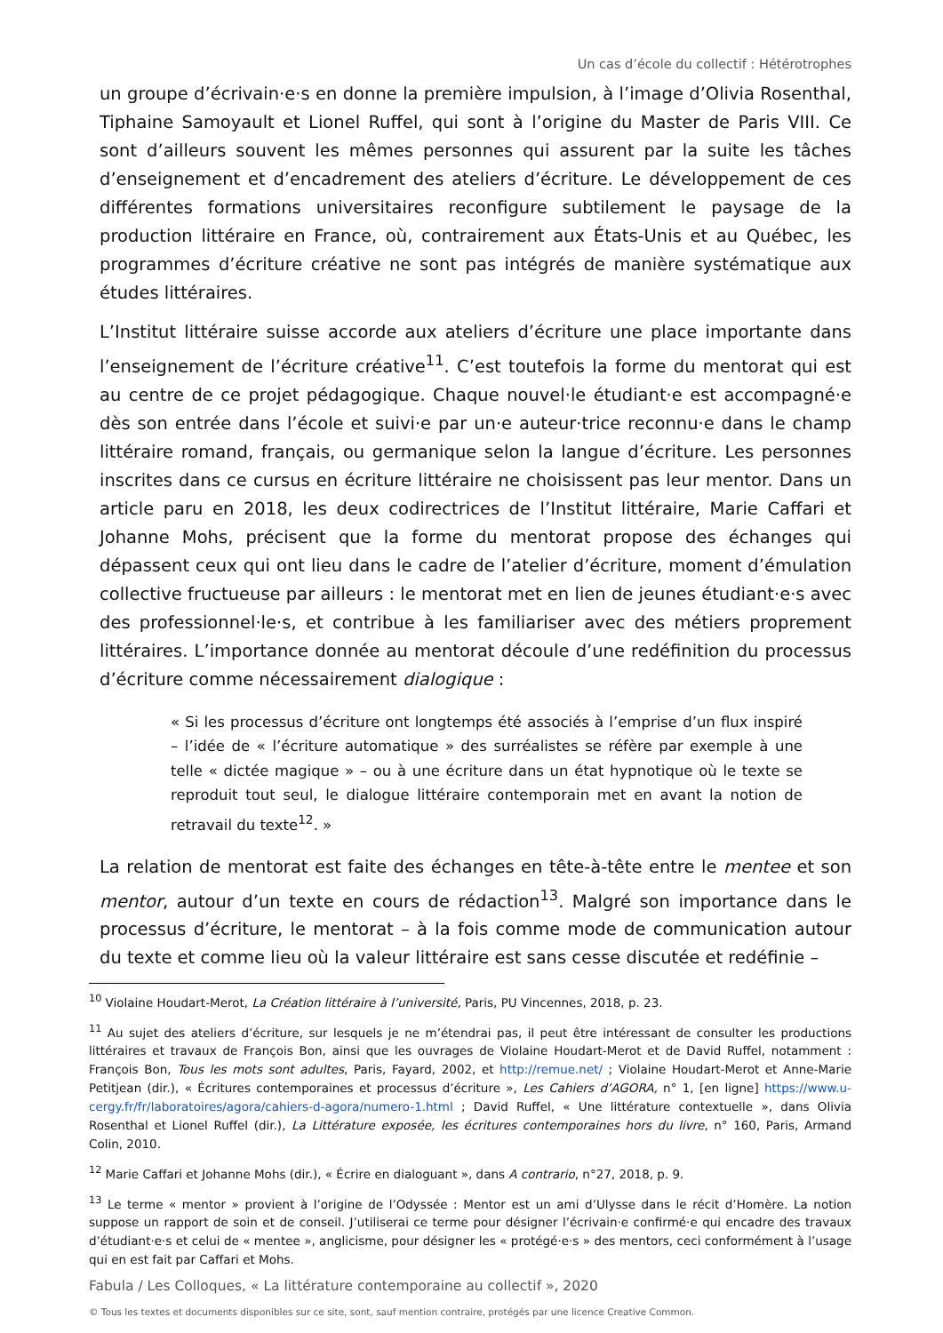Un cas d’école du collectif : Hétérotrophes
un groupe d’écrivain·e·s en donne la première impulsion, à l’image d’Olivia Rosenthal, Tiphaine Samoyault et Lionel Ruffel, qui sont à l’origine du Master de Paris VIII. Ce sont d’ailleurs souvent les mêmes personnes qui assurent par la suite les tâches d’enseignement et d’encadrement des ateliers d’écriture. Le développement de ces différentes formations universitaires reconfigure subtilement le paysage de la production littéraire en France, où, contrairement aux États-Unis et au Québec, les programmes d’écriture créative ne sont pas intégrés de manière systématique aux études littéraires.
L’Institut littéraire suisse accorde aux ateliers d’écriture une place importante dans l’enseignement de l’écriture créative<sup>11</sup>. C’est toutefois la forme du mentorat qui est au centre de ce projet pédagogique. Chaque nouvel·le étudiant·e est accompagné·e dès son entrée dans l’école et suivi·e par un·e auteur·trice reconnu·e dans le champ littéraire romand, français, ou germanique selon la langue d’écriture. Les personnes inscrites dans ce cursus en écriture littéraire ne choisissent pas leur mentor. Dans un article paru en 2018, les deux codirectrices de l’Institut littéraire, Marie Caffari et Johanne Mohs, précisent que la forme du mentorat propose des échanges qui dépassent ceux qui ont lieu dans le cadre de l’atelier d’écriture, moment d’émulation collective fructueuse par ailleurs : le mentorat met en lien de jeunes étudiant·e·s avec des professionnel·le·s, et contribue à les familiariser avec des métiers proprement littéraires. L’importance donnée au mentorat découle d’une redéfinition du processus d’écriture comme nécessairement dialogique :
« Si les processus d’écriture ont longtemps été associés à l’emprise d’un flux inspiré – l’idée de « l’écriture automatique » des surréalistes se réfère par exemple à une telle « dictée magique » – ou à une écriture dans un état hypnotique où le texte se reproduit tout seul, le dialogue littéraire contemporain met en avant la notion de retravail du texte<sup>12</sup>. »
La relation de mentorat est faite des échanges en tête-à-tête entre le mentee et son mentor, autour d’un texte en cours de rédaction<sup>13</sup>. Malgré son importance dans le processus d’écriture, le mentorat – à la fois comme mode de communication autour du texte et comme lieu où la valeur littéraire est sans cesse discutée et redéfinie –
<sup>10</sup> Violaine Houdart-Merot, La Création littéraire à l’université, Paris, PU Vincennes, 2018, p. 23.
<sup>11</sup> Au sujet des ateliers d’écriture, sur lesquels je ne m’étendrai pas, il peut être intéressant de consulter les productions littéraires et travaux de François Bon, ainsi que les ouvrages de Violaine Houdart-Merot et de David Ruffel, notamment : François Bon, Tous les mots sont adultes, Paris, Fayard, 2002, et http://remue.net/ ; Violaine Houdart-Merot et Anne-Marie Petitjean (dir.), « Écritures contemporaines et processus d’écriture », Les Cahiers d’AGORA, n° 1, [en ligne] https://www.u-cergy.fr/fr/laboratoires/agora/cahiers-d-agora/numero-1.html ; David Ruffel, « Une littérature contextuelle », dans Olivia Rosenthal et Lionel Ruffel (dir.), La Littérature exposée, les écritures contemporaines hors du livre, n° 160, Paris, Armand Colin, 2010.
<sup>12</sup> Marie Caffari et Johanne Mohs (dir.), « Écrire en dialoguant », dans A contrario, n°27, 2018, p. 9.
<sup>13</sup> Le terme « mentor » provient à l’origine de l’Odyssée : Mentor est un ami d’Ulysse dans le récit d’Homère. La notion suppose un rapport de soin et de conseil. J’utiliserai ce terme pour désigner l’écrivain·e confirmé·e qui encadre des travaux d’étudiant·e·s et celui de « mentee », anglicisme, pour désigner les « protégé·e·s » des mentors, ceci conformément à l’usage qui en est fait par Caffari et Mohs.
Fabula / Les Colloques, « La littérature contemporaine au collectif », 2020
© Tous les textes et documents disponibles sur ce site, sont, sauf mention contraire, protégés par une licence Creative Common.